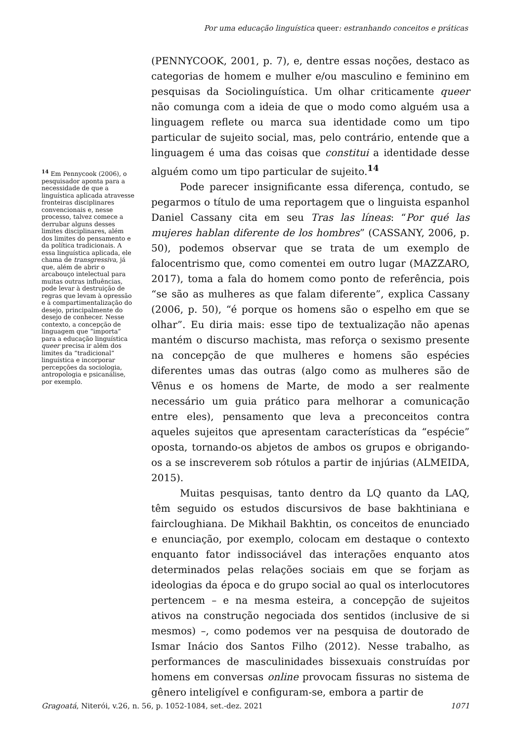Por uma educação linguística queer: estranhando conceitos e práticas
<sup>14</sup> Em Pennycook (2006), o pesquisador aponta para a necessidade de que a linguística aplicada atravesse fronteiras disciplinares convencionais e, nesse processo, talvez comece a derrubar alguns desses limites disciplinares, além dos limites do pensamento e da política tradicionais. A essa linguística aplicada, ele chama de transgressiva, já que, além de abrir o arcabouço intelectual para muitas outras influências, pode levar à destruição de regras que levam à opressão e à compartimentalização do desejo, principalmente do desejo de conhecer. Nesse contexto, a concepção de linguagem que “importa” para a educação linguística queer precisa ir além dos limites da “tradicional” linguística e incorporar percepções da sociologia, antropologia e psicanálise, por exemplo.
(PENNYCOOK, 2001, p. 7), e, dentre essas noções, destaco as categorias de homem e mulher e/ou masculino e feminino em pesquisas da Sociolinguística. Um olhar criticamente queer não comunga com a ideia de que o modo como alguém usa a linguagem reflete ou marca sua identidade como um tipo particular de sujeito social, mas, pelo contrário, entende que a linguagem é uma das coisas que constitui a identidade desse alguém como um tipo particular de sujeito.<sup>14</sup>
Pode parecer insignificante essa diferença, contudo, se pegarmos o título de uma reportagem que o linguista espanhol Daniel Cassany cita em seu Tras las líneas: “Por qué las mujeres hablan diferente de los hombres” (CASSANY, 2006, p. 50), podemos observar que se trata de um exemplo de falocentrismo que, como comentei em outro lugar (MAZZARO, 2017), toma a fala do homem como ponto de referência, pois “se são as mulheres as que falam diferente”, explica Cassany (2006, p. 50), “é porque os homens são o espelho em que se olhar”. Eu diria mais: esse tipo de textualização não apenas mantém o discurso machista, mas reforça o sexismo presente na concepção de que mulheres e homens são espécies diferentes umas das outras (algo como as mulheres são de Vênus e os homens de Marte, de modo a ser realmente necessário um guia prático para melhorar a comunicação entre eles), pensamento que leva a preconceitos contra aqueles sujeitos que apresentam características da “espécie” oposta, tornando-os abjetos de ambos os grupos e obrigando-os a se inscreverem sob rótulos a partir de injúrias (ALMEIDA, 2015).
Muitas pesquisas, tanto dentro da LQ quanto da LAQ, têm seguido os estudos discursivos de base bakhtiniana e faircloughiana. De Mikhail Bakhtin, os conceitos de enunciado e enunciação, por exemplo, colocam em destaque o contexto enquanto fator indissociável das interações enquanto atos determinados pelas relações sociais em que se forjam as ideologias da época e do grupo social ao qual os interlocutores pertencem – e na mesma esteira, a concepção de sujeitos ativos na construção negociada dos sentidos (inclusive de si mesmos) –, como podemos ver na pesquisa de doutorado de Ismar Inácio dos Santos Filho (2012). Nesse trabalho, as performances de masculinidades bissexuais construídas por homens em conversas online provocam fissuras no sistema de gênero inteligível e configuram-se, embora a partir de
Gragoatá, Niterói, v.26, n. 56, p. 1052-1084, set.-dez. 2021
1071